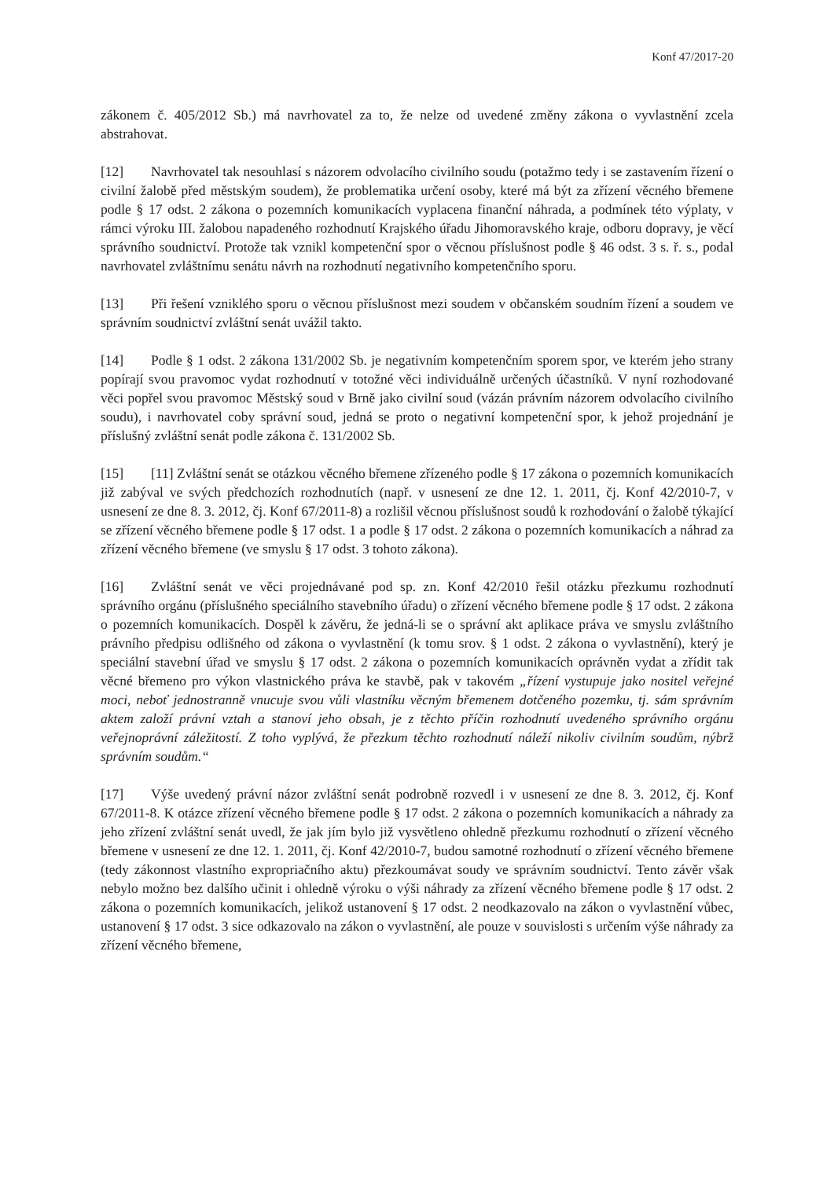Konf 47/2017-20
zákonem č. 405/2012 Sb.) má navrhovatel za to, že nelze od uvedené změny zákona o vyvlastnění zcela abstrahovat.
[12] Navrhovatel tak nesouhlasí s názorem odvolacího civilního soudu (potažmo tedy i se zastavením řízení o civilní žalobě před městským soudem), že problematika určení osoby, které má být za zřízení věcného břemene podle § 17 odst. 2 zákona o pozemních komunikacích vyplacena finanční náhrada, a podmínek této výplaty, v rámci výroku III. žalobou napadeného rozhodnutí Krajského úřadu Jihomoravského kraje, odboru dopravy, je věcí správního soudnictví. Protože tak vznikl kompetenční spor o věcnou příslušnost podle § 46 odst. 3 s. ř. s., podal navrhovatel zvláštnímu senátu návrh na rozhodnutí negativního kompetenčního sporu.
[13] Při řešení vzniklého sporu o věcnou příslušnost mezi soudem v občanském soudním řízení a soudem ve správním soudnictví zvláštní senát uvážil takto.
[14] Podle § 1 odst. 2 zákona 131/2002 Sb. je negativním kompetenčním sporem spor, ve kterém jeho strany popírají svou pravomoc vydat rozhodnutí v totožné věci individuálně určených účastníků. V nyní rozhodované věci popřel svou pravomoc Městský soud v Brně jako civilní soud (vázán právním názorem odvolacího civilního soudu), i navrhovatel coby správní soud, jedná se proto o negativní kompetenční spor, k jehož projednání je příslušný zvláštní senát podle zákona č. 131/2002 Sb.
[15] [11] Zvláštní senát se otázkou věcného břemene zřízeného podle § 17 zákona o pozemních komunikacích již zabýval ve svých předchozích rozhodnutích (např. v usnesení ze dne 12. 1. 2011, čj. Konf 42/2010-7, v usnesení ze dne 8. 3. 2012, čj. Konf 67/2011-8) a rozlišil věcnou příslušnost soudů k rozhodování o žalobě týkající se zřízení věcného břemene podle § 17 odst. 1 a podle § 17 odst. 2 zákona o pozemních komunikacích a náhrad za zřízení věcného břemene (ve smyslu § 17 odst. 3 tohoto zákona).
[16] Zvláštní senát ve věci projednávané pod sp. zn. Konf 42/2010 řešil otázku přezkumu rozhodnutí správního orgánu (příslušného speciálního stavebního úřadu) o zřízení věcného břemene podle § 17 odst. 2 zákona o pozemních komunikacích. Dospěl k závěru, že jedná-li se o správní akt aplikace práva ve smyslu zvláštního právního předpisu odlišného od zákona o vyvlastnění (k tomu srov. § 1 odst. 2 zákona o vyvlastnění), který je speciální stavební úřad ve smyslu § 17 odst. 2 zákona o pozemních komunikacích oprávněn vydat a zřídit tak věcné břemeno pro výkon vlastnického práva ke stavbě, pak v takovém „řízení vystupuje jako nositel veřejné moci, neboť jednostranně vnucuje svou vůli vlastníku věcným břemenem dotčeného pozemku, tj. sám správním aktem založí právní vztah a stanoví jeho obsah, je z těchto příčin rozhodnutí uvedeného správního orgánu veřejnoprávní záležitostí. Z toho vyplývá, že přezkum těchto rozhodnutí náleží nikoliv civilním soudům, nýbrž správním soudům.“
[17] Výše uvedený právní názor zvláštní senát podrobně rozvedl i v usnesení ze dne 8. 3. 2012, čj. Konf 67/2011-8. K otázce zřízení věcného břemene podle § 17 odst. 2 zákona o pozemních komunikacích a náhrady za jeho zřízení zvláštní senát uvedl, že jak jím bylo již vysvětleno ohledně přezkumu rozhodnutí o zřízení věcného břemene v usnesení ze dne 12. 1. 2011, čj. Konf 42/2010-7, budou samotné rozhodnutí o zřízení věcného břemene (tedy zákonnost vlastního expropriačního aktu) přezkoumávat soudy ve správním soudnictví. Tento závěr však nebylo možno bez dalšího učinit i ohledně výroku o výši náhrady za zřízení věcného břemene podle § 17 odst. 2 zákona o pozemních komunikacích, jelikož ustanovení § 17 odst. 2 neodkazovalo na zákon o vyvlastnění vůbec, ustanovení § 17 odst. 3 sice odkazovalo na zákon o vyvlastnění, ale pouze v souvislosti s určením výše náhrady za zřízení věcného břemene,